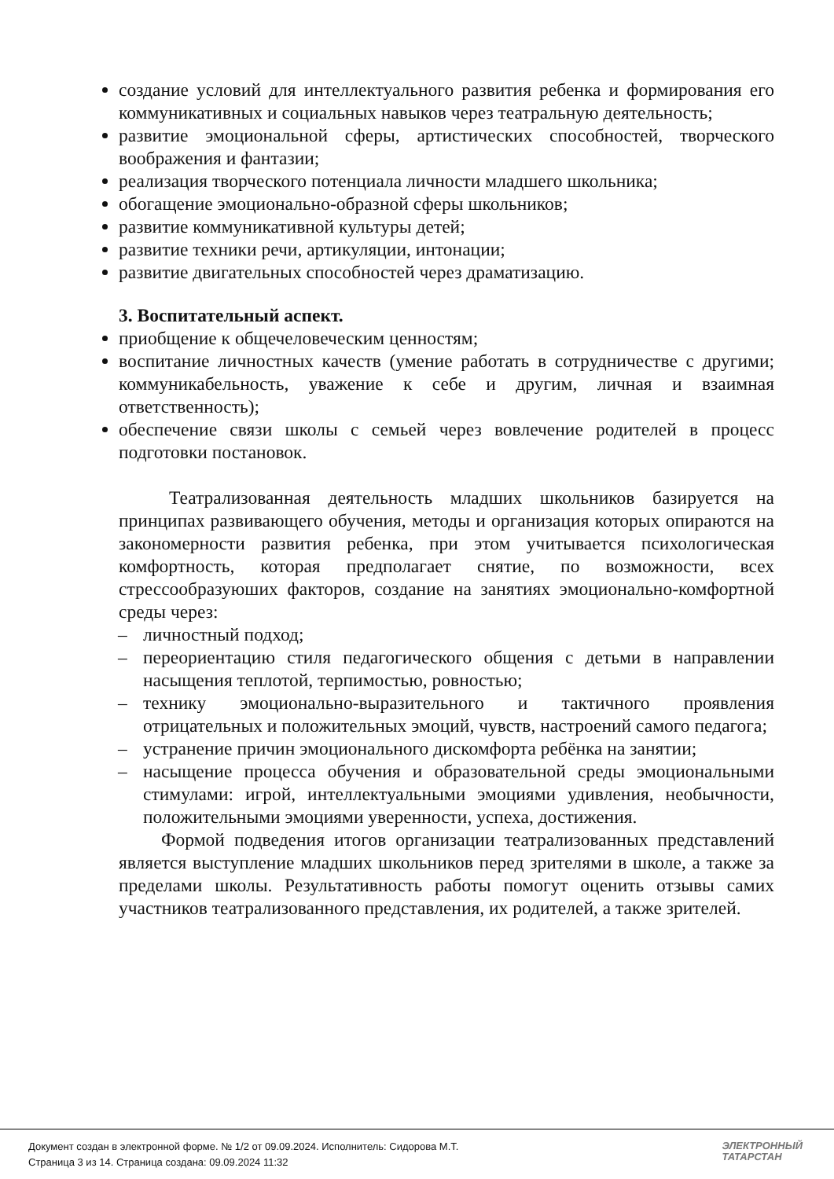создание условий для интеллектуального развития ребенка и формирования его коммуникативных и социальных навыков через театральную деятельность;
развитие эмоциональной сферы, артистических способностей, творческого воображения и фантазии;
реализация творческого потенциала личности младшего школьника;
обогащение эмоционально-образной сферы школьников;
развитие коммуникативной культуры детей;
развитие техники речи, артикуляции, интонации;
развитие двигательных способностей через драматизацию.
3. Воспитательный аспект.
приобщение к общечеловеческим ценностям;
воспитание личностных качеств (умение работать в сотрудничестве с другими; коммуникабельность, уважение к себе и другим, личная и взаимная ответственность);
обеспечение связи школы с семьей через вовлечение родителей в процесс подготовки постановок.
Театрализованная деятельность младших школьников базируется на принципах развивающего обучения, методы и организация которых опираются на закономерности развития ребенка, при этом учитывается психологическая комфортность, которая предполагает снятие, по возможности, всех стрессообразуюших факторов, создание на занятиях эмоционально-комфортной среды через:
– личностный подход;
– переориентацию стиля педагогического общения с детьми в направлении насыщения теплотой, терпимостью, ровностью;
– технику эмоционально-выразительного и тактичного проявления отрицательных и положительных эмоций, чувств, настроений самого педагога;
– устранение причин эмоционального дискомфорта ребёнка на занятии;
– насыщение процесса обучения и образовательной среды эмоциональными стимулами: игрой, интеллектуальными эмоциями удивления, необычности, положительными эмоциями уверенности, успеха, достижения.
Формой подведения итогов организации театрализованных представлений является выступление младших школьников перед зрителями в школе, а также за пределами школы. Результативность работы помогут оценить отзывы самих участников театрализованного представления, их родителей, а также зрителей.
Документ создан в электронной форме. № 1/2 от 09.09.2024. Исполнитель: Сидорова М.Т.
Страница 3 из 14. Страница создана: 09.09.2024 11:32
ЭЛЕКТРОННЫЙ
ТАТАРСТАН